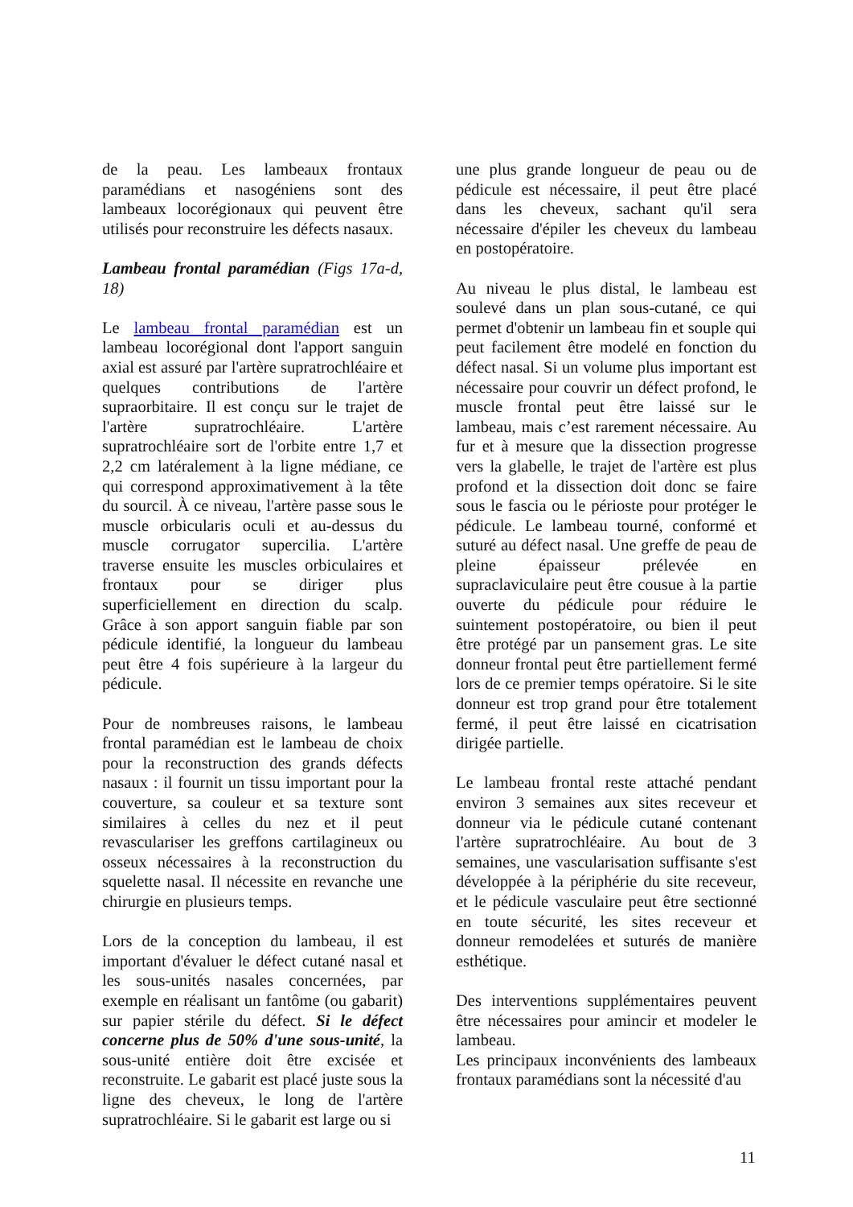de la peau. Les lambeaux frontaux paramédians et nasogéniens sont des lambeaux locorégionaux qui peuvent être utilisés pour reconstruire les défects nasaux.
Lambeau frontal paramédian (Figs 17a-d, 18)
Le lambeau frontal paramédian est un lambeau locorégional dont l'apport sanguin axial est assuré par l'artère supratrochléaire et quelques contributions de l'artère supraorbitaire. Il est conçu sur le trajet de l'artère supratrochléaire. L'artère supratrochléaire sort de l'orbite entre 1,7 et 2,2 cm latéralement à la ligne médiane, ce qui correspond approximativement à la tête du sourcil. À ce niveau, l'artère passe sous le muscle orbicularis oculi et au-dessus du muscle corrugator supercilia. L'artère traverse ensuite les muscles orbiculaires et frontaux pour se diriger plus superficiellement en direction du scalp. Grâce à son apport sanguin fiable par son pédicule identifié, la longueur du lambeau peut être 4 fois supérieure à la largeur du pédicule.
Pour de nombreuses raisons, le lambeau frontal paramédian est le lambeau de choix pour la reconstruction des grands défects nasaux : il fournit un tissu important pour la couverture, sa couleur et sa texture sont similaires à celles du nez et il peut revasculariser les greffons cartilagineux ou osseux nécessaires à la reconstruction du squelette nasal. Il nécessite en revanche une chirurgie en plusieurs temps.
Lors de la conception du lambeau, il est important d'évaluer le défect cutané nasal et les sous-unités nasales concernées, par exemple en réalisant un fantôme (ou gabarit) sur papier stérile du défect. Si le défect concerne plus de 50% d'une sous-unité, la sous-unité entière doit être excisée et reconstruite. Le gabarit est placé juste sous la ligne des cheveux, le long de l'artère supratrochléaire. Si le gabarit est large ou si
une plus grande longueur de peau ou de pédicule est nécessaire, il peut être placé dans les cheveux, sachant qu'il sera nécessaire d'épiler les cheveux du lambeau en postopératoire.
Au niveau le plus distal, le lambeau est soulevé dans un plan sous-cutané, ce qui permet d'obtenir un lambeau fin et souple qui peut facilement être modelé en fonction du défect nasal. Si un volume plus important est nécessaire pour couvrir un défect profond, le muscle frontal peut être laissé sur le lambeau, mais c’est rarement nécessaire. Au fur et à mesure que la dissection progresse vers la glabelle, le trajet de l'artère est plus profond et la dissection doit donc se faire sous le fascia ou le périoste pour protéger le pédicule. Le lambeau tourné, conformé et suturé au défect nasal. Une greffe de peau de pleine épaisseur prélevée en supraclaviculaire peut être cousue à la partie ouverte du pédicule pour réduire le suintement postopératoire, ou bien il peut être protégé par un pansement gras. Le site donneur frontal peut être partiellement fermé lors de ce premier temps opératoire. Si le site donneur est trop grand pour être totalement fermé, il peut être laissé en cicatrisation dirigée partielle.
Le lambeau frontal reste attaché pendant environ 3 semaines aux sites receveur et donneur via le pédicule cutané contenant l'artère supratrochléaire. Au bout de 3 semaines, une vascularisation suffisante s'est développée à la périphérie du site receveur, et le pédicule vasculaire peut être sectionné en toute sécurité, les sites receveur et donneur remodelées et suturés de manière esthétique.
Des interventions supplémentaires peuvent être nécessaires pour amincir et modeler le lambeau.
Les principaux inconvénients des lambeaux frontaux paramédians sont la nécessité d'au
11